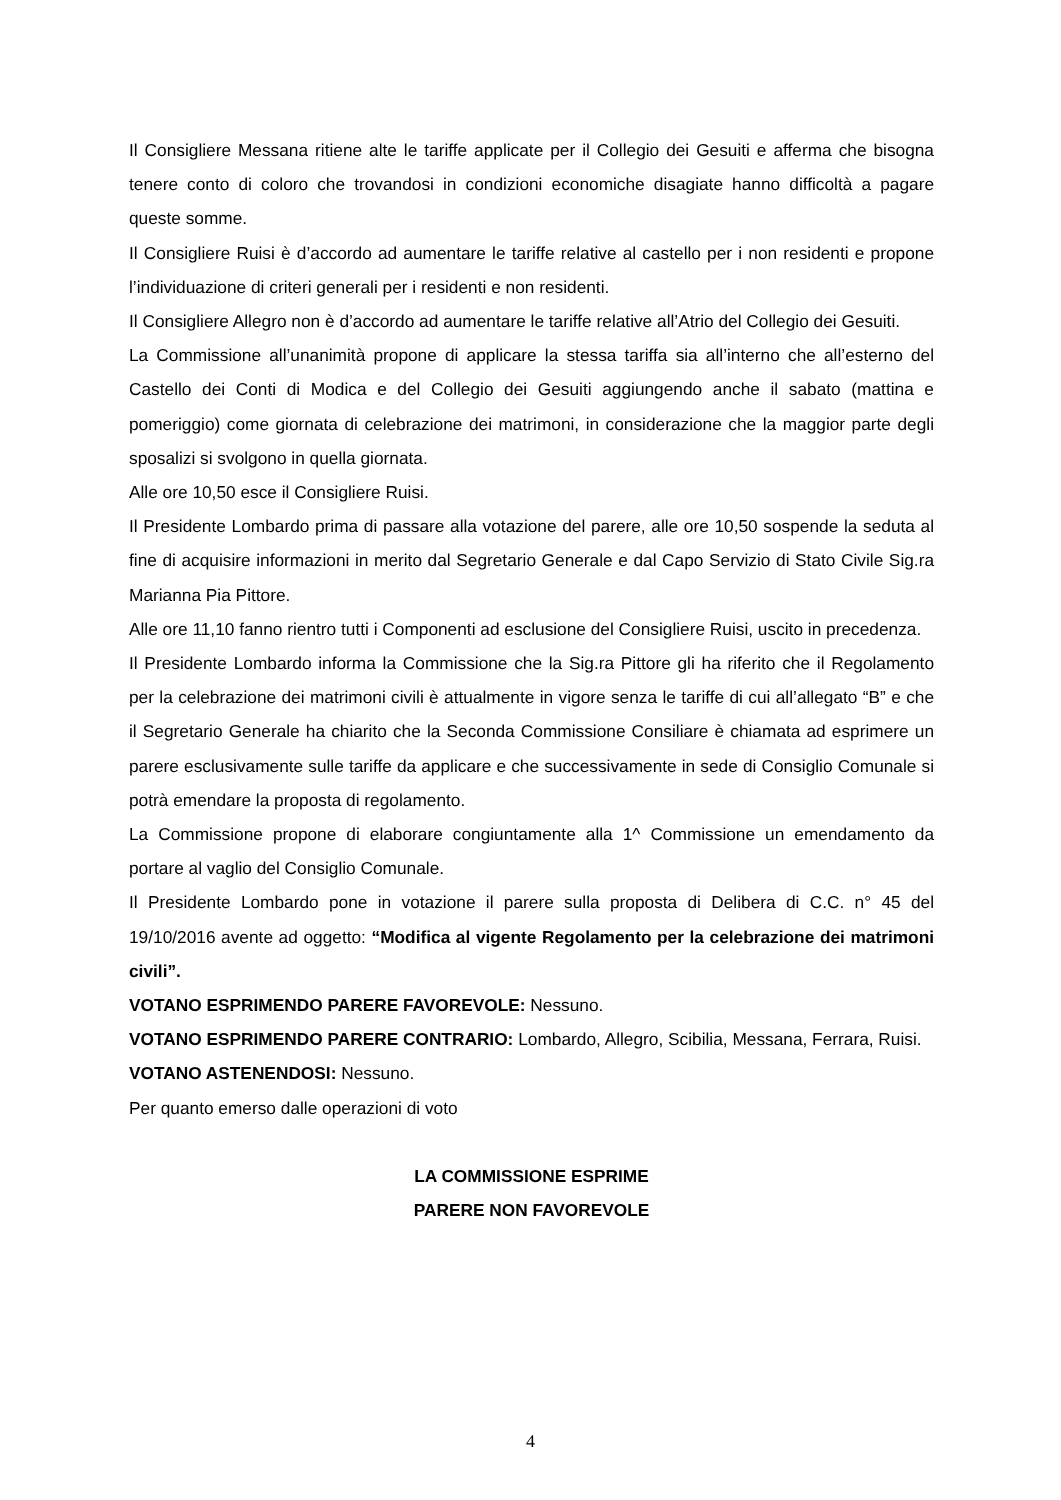Il Consigliere Messana ritiene alte le tariffe applicate per il Collegio dei Gesuiti e afferma che bisogna tenere conto di coloro che trovandosi in condizioni economiche disagiate hanno difficoltà a pagare queste somme.
Il Consigliere Ruisi è d’accordo ad aumentare le tariffe relative al castello per i non residenti e propone l’individuazione di criteri generali per i residenti e non residenti.
Il Consigliere Allegro non è d’accordo ad aumentare le tariffe relative all’Atrio del Collegio dei Gesuiti.
La Commissione all’unanimità propone di applicare la stessa tariffa sia all’interno che all’esterno del Castello dei Conti di Modica e del Collegio dei Gesuiti aggiungendo anche il sabato (mattina e pomeriggio) come giornata di celebrazione dei matrimoni, in considerazione che la maggior parte degli sposalizi si svolgono in quella giornata.
Alle ore 10,50 esce il Consigliere Ruisi.
Il Presidente Lombardo prima di passare alla votazione del parere, alle ore 10,50 sospende la seduta al fine di acquisire informazioni in merito dal Segretario Generale e dal Capo Servizio di Stato Civile Sig.ra Marianna Pia Pittore.
Alle ore 11,10 fanno rientro tutti i Componenti ad esclusione del Consigliere Ruisi, uscito in precedenza.
Il Presidente Lombardo informa la Commissione che la Sig.ra Pittore gli ha riferito che il Regolamento per la celebrazione dei matrimoni civili è attualmente in vigore senza le tariffe di cui all’allegato “B” e che il Segretario Generale ha chiarito che la Seconda Commissione Consiliare è chiamata ad esprimere un parere esclusivamente sulle tariffe da applicare e che successivamente in sede di Consiglio Comunale si potrà emendare la proposta di regolamento.
La Commissione propone di elaborare congiuntamente alla 1^ Commissione un emendamento da portare al vaglio del Consiglio Comunale.
Il Presidente Lombardo pone in votazione il parere sulla proposta di Delibera di C.C. n° 45 del 19/10/2016 avente ad oggetto: “Modifica al vigente Regolamento per la celebrazione dei matrimoni civili”.
VOTANO ESPRIMENDO PARERE FAVOREVOLE: Nessuno.
VOTANO ESPRIMENDO PARERE CONTRARIO: Lombardo, Allegro, Scibilia, Messana, Ferrara, Ruisi.
VOTANO ASTENENDOSI: Nessuno.
Per quanto emerso dalle operazioni di voto
LA COMMISSIONE ESPRIME
PARERE NON FAVOREVOLE
4